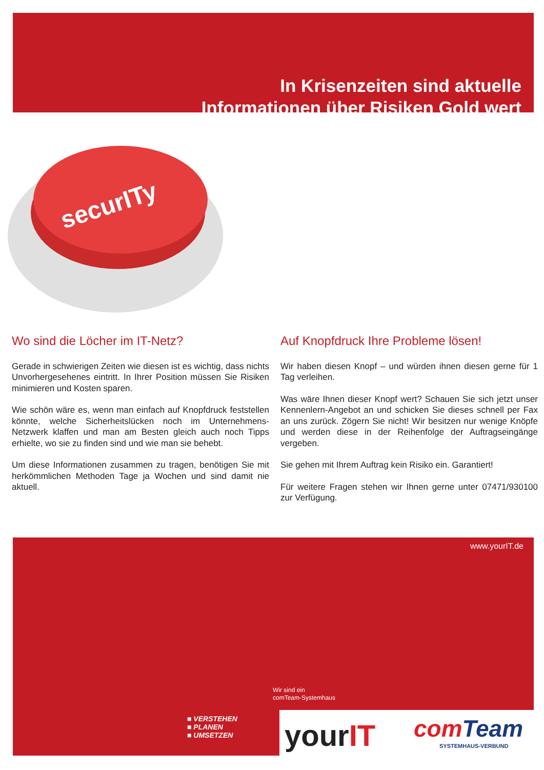In Krisenzeiten sind aktuelle
Informationen über Risiken Gold wert
securITy
Wo sind die Löcher im IT-Netz?
Gerade in schwierigen Zeiten wie diesen ist es wichtig, dass nichts Unvorhergesehenes eintritt. In Ihrer Position müssen Sie Risiken minimieren und Kosten sparen.
Wie schön wäre es, wenn man einfach auf Knopfdruck feststellen könnte, welche Sicherheitslücken noch im Unternehmens-Netzwerk klaffen und man am Besten gleich auch noch Tipps erhielte, wo sie zu finden sind und wie man sie behebt.
Um diese Informationen zusammen zu tragen, benötigen Sie mit herkömmlichen Methoden Tage ja Wochen und sind damit nie aktuell.
Auf Knopfdruck Ihre Probleme lösen!
Wir haben diesen Knopf – und würden ihnen diesen gerne für 1 Tag verleihen.
Was wäre Ihnen dieser Knopf wert? Schauen Sie sich jetzt unser Kennenlern-Angebot an und schicken Sie dieses schnell per Fax an uns zurück. Zögern Sie nicht! Wir besitzen nur wenige Knöpfe und werden diese in der Reihenfolge der Auftragseingänge vergeben.
Sie gehen mit Ihrem Auftrag kein Risiko ein. Garantiert!
Für weitere Fragen stehen wir Ihnen gerne unter 07471/930100 zur Verfügung.
www.yourIT.de
Wir sind ein
comTeam-Systemhaus
■ VERSTEHEN
■ PLANEN
■ UMSETZEN
yourIT comTeam
SYSTEMHAUS-VERBUND